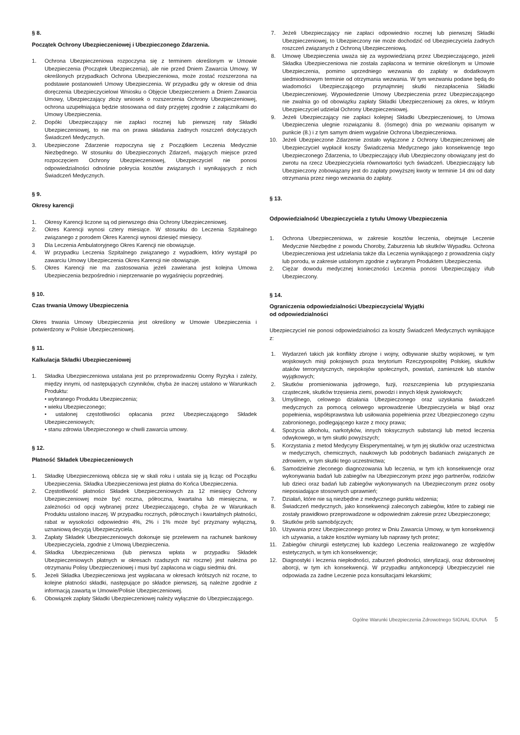§ 8.
Początek Ochrony Ubezpieczeniowej i Ubezpieczonego Zdarzenia.
1. Ochrona Ubezpieczeniowa rozpoczyna się z terminem określonym w Umowie Ubezpieczenia (Początek Ubezpieczenia), ale nie przed Dniem Zawarcia Umowy. W określonych przypadkach Ochrona Ubezpieczeniowa, może zostać rozszerzona na podstawie postanowień Umowy Ubezpieczenia. W przypadku gdy w okresie od dnia doręczenia Ubezpieczycielowi Wniosku o Objęcie Ubezpieczeniem a Dniem Zawarcia Umowy, Ubezpieczający złoży wniosek o rozszerzenia Ochrony Ubezpieczeniowej, ochrona uzupełniająca będzie stosowana od daty przyjętej zgodnie z załącznikami do Umowy Ubezpieczenia.
2. Dopóki Ubezpieczający nie zapłaci rocznej lub pierwszej raty Składki Ubezpieczeniowej, to nie ma on prawa składania żadnych roszczeń dotyczących Świadczeń Medycznych.
3. Ubezpieczone Zdarzenie rozpoczyna się z Początkiem Leczenia Medycznie Niezbędnego. W stosunku do Ubezpieczonych Zdarzeń, mających miejsce przed rozpoczęciem Ochrony Ubezpieczeniowej, Ubezpieczyciel nie ponosi odpowiedzialności odnośnie pokrycia kosztów związanych i wynikających z nich Świadczeń Medycznych.
§ 9.
Okresy karencji
1. Okresy Karencji liczone są od pierwszego dnia Ochrony Ubezpieczeniowej.
2. Okres Karencji wynosi cztery miesiące. W stosunku do Leczenia Szpitalnego związanego z porodem Okres Karencji wynosi dziesięć miesięcy.
3 Dla Leczenia Ambulatoryjnego Okres Karencji nie obowiązuje.
4. W przypadku Leczenia Szpitalnego związanego z wypadkiem, który wystąpił po zawarciu Umowy Ubezpieczenia Okres Karencji nie obowiązuje.
5. Okres Karencji nie ma zastosowania jeżeli zawierana jest kolejna Umowa Ubezpieczenia bezpośrednio i nieprzerwanie po wygaśnięciu poprzedniej.
§ 10.
Czas trwania Umowy Ubezpieczenia
Okres trwania Umowy Ubezpieczenia jest określony w Umowie Ubezpieczenia i potwierdzony w Polisie Ubezpieczeniowej.
§ 11.
Kalkulacja Składki Ubezpieczeniowej
1. Składka Ubezpieczeniowa ustalana jest po przeprowadzeniu Oceny Ryzyka i zależy, między innymi, od następujących czynników, chyba że inaczej ustalono w Warunkach Produktu:
• wybranego Produktu Ubezpieczenia;
• wieku Ubezpieczonego;
• ustalonej częstotliwości opłacania przez Ubezpieczającego Składek Ubezpieczeniowych;
• stanu zdrowia Ubezpieczonego w chwili zawarcia umowy.
§ 12.
Płatność Składek Ubezpieczeniowych
1. Składkę Ubezpieczeniową oblicza się w skali roku i ustala się ją licząc od Początku Ubezpieczenia. Składka Ubezpieczeniowa jest płatna do Końca Ubezpieczenia.
2. Częstotliwość płatności Składek Ubezpieczeniowych za 12 miesięcy Ochrony Ubezpieczeniowej może być roczna, półroczna, kwartalna lub miesięczna, w zależności od opcji wybranej przez Ubezpieczającego, chyba że w Warunkach Produktu ustalono inaczej. W przypadku rocznych, półrocznych i kwartalnych płatności, rabat w wysokości odpowiednio 4%, 2% i 1% może być przyznany wyłączną, uznaniową decyzją Ubezpieczyciela.
3. Zapłaty Składek Ubezpieczeniowych dokonuje się przelewem na rachunek bankowy Ubezpieczyciela, zgodnie z Umową Ubezpieczenia.
4. Składka Ubezpieczeniowa (lub pierwsza wpłata w przypadku Składek Ubezpieczeniowych płatnych w okresach rzadszych niż roczne) jest należna po otrzymaniu Polisy Ubezpieczeniowej i musi być zapłacona w ciągu siedmiu dni.
5. Jeżeli Składka Ubezpieczeniowa jest wypłacana w okresach krótszych niż roczne, to kolejne płatności składki, następujące po składce pierwszej, są należne zgodnie z informacją zawartą w Umowie/Polisie Ubezpieczeniowej.
6. Obowiązek zapłaty Składki Ubezpieczeniowej należy wyłącznie do Ubezpieczającego.
7. Jeżeli Ubezpieczający nie zapłaci odpowiednio rocznej lub pierwszej Składki Ubezpieczeniowej, to Ubezpieczony nie może dochodzić od Ubezpieczyciela żadnych roszczeń związanych z Ochroną Ubezpieczeniową.
8. Umowę Ubezpieczenia uważa się za wypowiedzianą przez Ubezpieczającego, jeżeli Składka Ubezpieczeniowa nie została zapłacona w terminie określonym w Umowie Ubezpieczenia, pomimo uprzedniego wezwania do zapłaty w dodatkowym siedmiodniowym terminie od otrzymania wezwania. W tym wezwaniu podane będą do wiadomości Ubezpieczającego przynajmniej skutki niezapłacenia Składki Ubezpieczeniowej. Wypowiedzenie Umowy Ubezpieczenia przez Ubezpieczającego nie zwalnia go od obowiązku zapłaty Składki Ubezpieczeniowej za okres, w którym Ubezpieczyciel udzielał Ochrony Ubezpieczeniowej.
9. Jeżeli Ubezpieczający nie zapłaci kolejnej Składki Ubezpieczeniowej, to Umowa Ubezpieczenia ulegnie rozwiązaniu 8. (ósmego) dnia po wezwaniu opisanym w punkcie (8.) i z tym samym dniem wygaśnie Ochrona Ubezpieczeniowa.
10. Jeżeli Ubezpieczone Zdarzenie zostało wyłączone z Ochrony Ubezpieczeniowej ale Ubezpieczyciel wypłacił koszty Świadczenia Medycznego jako konsekwencję tego Ubezpieczonego Zdarzenia, to Ubezpieczający i/lub Ubezpieczony obowiązany jest do zwrotu na rzecz Ubezpieczyciela równowartości tych świadczeń. Ubezpieczający lub Ubezpieczony zobowiązany jest do zapłaty powyższej kwoty w terminie 14 dni od daty otrzymania przez niego wezwania do zapłaty.
§ 13.
Odpowiedzialność Ubezpieczyciela z tytułu Umowy Ubezpieczenia
1. Ochrona Ubezpieczeniowa, w zakresie kosztów leczenia, obejmuje Leczenie Medycznie Niezbędne z powodu Choroby, Zaburzenia lub skutków Wypadku. Ochrona Ubezpieczeniowa jest udzielania także dla Leczenia wynikającego z prowadzenia ciąży lub porodu, w zakresie ustalonym zgodnie z wybranym Produktem Ubezpieczenia.
2. Ciężar dowodu medycznej konieczności Leczenia ponosi Ubezpieczający i/lub Ubezpieczony.
§ 14.
Ograniczenia odpowiedzialności Ubezpieczyciela/ Wyjątki
od odpowiedzialności
Ubezpieczyciel nie ponosi odpowiedzialności za koszty Świadczeń Medycznych wynikające z:
1. Wydarzeń takich jak konflikty zbrojne i wojny, odbywanie służby wojskowej, w tym wojskowych misji pokojowych poza terytorium Rzeczypospolitej Polskiej, skutków ataków terrorystycznych, niepokojów społecznych, powstań, zamieszek lub stanów wyjątkowych;
2. Skutków promieniowania jądrowego, fuzji, rozszczepienia lub przyspieszania cząsteczek, skutków trzęsienia ziemi, powodzi i innych klęsk żywiołowych;
3. Umyślnego, celowego działania Ubezpieczonego oraz uzyskania świadczeń medycznych za pomocą celowego wprowadzenie Ubezpieczyciela w błąd oraz popełnienia, współsprawstwa lub usiłowania popełnienia przez Ubezpieczonego czynu zabronionego, podlegającego karze z mocy prawa;
4. Spożycia alkoholu, narkotyków, innych toksycznych substancji lub metod leczenia odwykowego, w tym skutki powyższych;
5. Korzystania z metod Medycyny Eksperymentalnej, w tym jej skutków oraz uczestnictwa w medycznych, chemicznych, naukowych lub podobnych badaniach związanych ze zdrowiem, w tym skutki tego uczestnictwa;
6. Samodzielnie zleconego diagnozowania lub leczenia, w tym ich konsekwencje oraz wykonywania badań lub zabiegów na Ubezpieczonym przez jego partnerów, rodziców lub dzieci oraz badań lub zabiegów wykonywanych na Ubezpieczonym przez osoby nieposiadające stosownych uprawnień;
7. Działań, które nie są niezbędne z medycznego punktu widzenia;
8. Świadczeń medycznych, jako konsekwencji zaleconych zabiegów, które to zabiegi nie zostały prawidłowo przeprowadzone w odpowiednim zakresie przez Ubezpieczonego;
9. Skutków prób samobójczych;
10. Używania przez Ubezpieczonego protez w Dniu Zawarcia Umowy, w tym konsekwencji ich używania, a także kosztów wymiany lub naprawy tych protez;
11. Zabiegów chirurgii estetycznej lub każdego Leczenia realizowanego ze względów estetycznych, w tym ich konsekwencje;
12. Diagnostyki i leczenia niepłodności, zaburzeń płodności, sterylizacji, oraz dobrowolnej aborcji, w tym ich konsekwencji. W przypadku antykoncepcji Ubezpieczyciel nie odpowiada za żadne Leczenie poza konsultacjami lekarskimi;
Ogólne Warunki Ubezpieczenia Zdrowotnego SIGNAL IDUNA 5